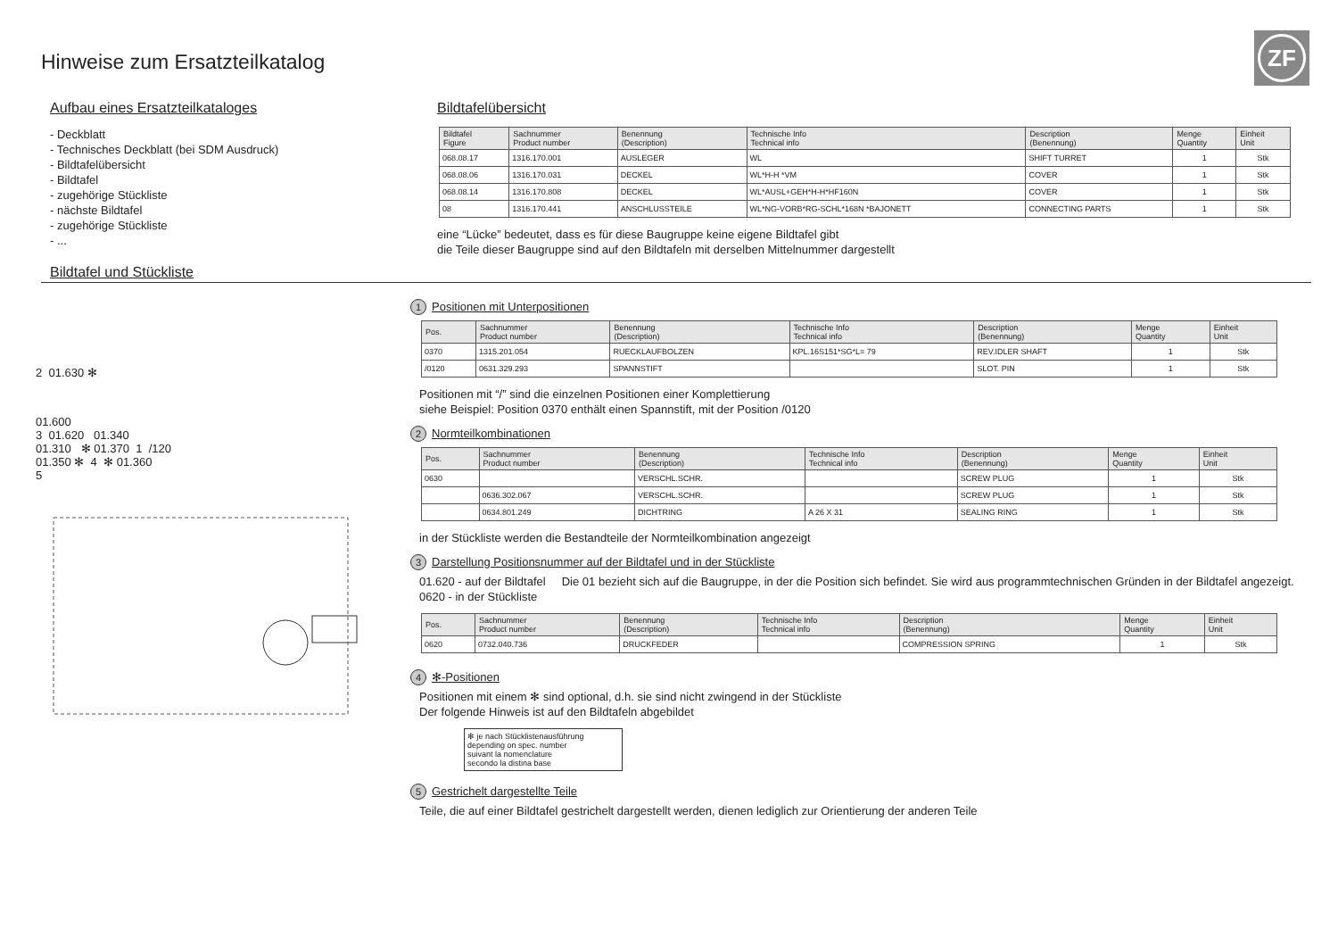Hinweise zum Ersatzteilkatalog
ZF
Aufbau eines Ersatzteilkataloges
- Deckblatt
- Technisches Deckblatt (bei SDM Ausdruck)
- Bildtafelübersicht
- Bildtafel
- zugehörige Stückliste
- nächste Bildtafel
- zugehörige Stückliste
- ...
Bildtafel und Stückliste
Bildtafelübersicht
| Bildtafel Figure | Sachnummer Product number | Benennung (Description) | Technische Info Technical info | Description (Benennung) | Menge Quantity | Einheit Unit |
| --- | --- | --- | --- | --- | --- | --- |
| 068.08.17 | 1316.170.001 | AUSLEGER | WL | SHIFT TURRET | 1 | Stk |
| 068.08.06 | 1316.170.031 | DECKEL | WL*H-H *VM | COVER | 1 | Stk |
| 068.08.14 | 1316.170.808 | DECKEL | WL*AUSL+GEH*H-H*HF160N | COVER | 1 | Stk |
| 08 | 1316.170.441 | ANSCHLUSSTEILE | WL*NG-VORB*RG-SCHL*168N *BAJONETT | CONNECTING PARTS | 1 | Stk |
eine “Lücke” bedeutet, dass es für diese Baugruppe keine eigene Bildtafel gibt
die Teile dieser Baugruppe sind auf den Bildtafeln mit derselben Mittelnummer dargestellt
2 01.630 ✻
01.600
3 01.620 01.340
01.310 ✻ 01.370 1 /120
01.350 ✻ 4 ✻ 01.360
5
1 Positionen mit Unterpositionen
| Pos. | Sachnummer Product number | Benennung (Description) | Technische Info Technical info | Description (Benennung) | Menge Quantity | Einheit Unit |
| --- | --- | --- | --- | --- | --- | --- |
| 0370 | 1315.201.054 | RUECKLAUFBOLZEN | KPL.16S151*SG*L= 79 | REV.IDLER SHAFT | 1 | Stk |
| /0120 | 0631.329.293 | SPANNSTIFT | | SLOT. PIN | 1 | Stk |
Positionen mit “/” sind die einzelnen Positionen einer Komplettierung
siehe Beispiel: Position 0370 enthält einen Spannstift, mit der Position /0120
2 Normteilkombinationen
| Pos. | Sachnummer Product number | Benennung (Description) | Technische Info Technical info | Description (Benennung) | Menge Quantity | Einheit Unit |
| --- | --- | --- | --- | --- | --- | --- |
| 0630 | | VERSCHL.SCHR. | | SCREW PLUG | 1 | Stk |
| | 0636.302.067 | VERSCHL.SCHR. | | SCREW PLUG | 1 | Stk |
| | 0634.801.249 | DICHTRING | A 26 X 31 | SEALING RING | 1 | Stk |
in der Stückliste werden die Bestandteile der Normteilkombination angezeigt
3 Darstellung Positionsnummer auf der Bildtafel und in der Stückliste
01.620 - auf der Bildtafel Die 01 bezieht sich auf die Baugruppe, in der die Position sich befindet. Sie wird aus programmtechnischen Gründen in der Bildtafel angezeigt.
0620 - in der Stückliste
| Pos. | Sachnummer Product number | Benennung (Description) | Technische Info Technical info | Description (Benennung) | Menge Quantity | Einheit Unit |
| --- | --- | --- | --- | --- | --- | --- |
| 0620 | 0732.040.736 | DRUCKFEDER | | COMPRESSION SPRING | 1 | Stk |
4 ✻-Positionen
Positionen mit einem ✻ sind optional, d.h. sie sind nicht zwingend in der Stückliste
Der folgende Hinweis ist auf den Bildtafeln abgebildet
✻ je nach Stücklistenausführung
depending on spec. number
suivant la nomenclature
secondo la distina base
5 Gestrichelt dargestellte Teile
Teile, die auf einer Bildtafel gestrichelt dargestellt werden, dienen lediglich zur Orientierung der anderen Teile